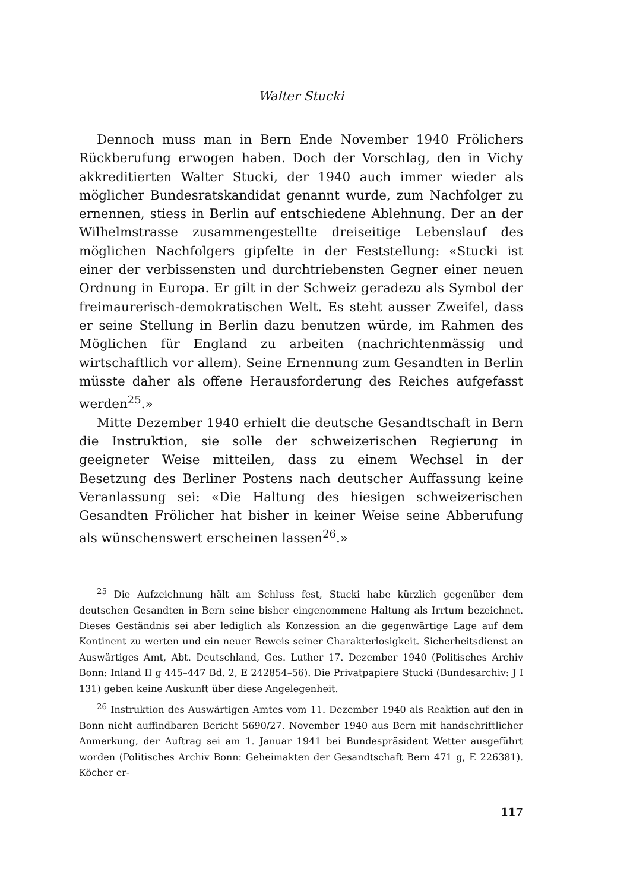Walter Stucki
Dennoch muss man in Bern Ende November 1940 Frölichers Rückberufung erwogen haben. Doch der Vorschlag, den in Vichy akkreditierten Walter Stucki, der 1940 auch immer wieder als möglicher Bundesratskandidat genannt wurde, zum Nachfolger zu ernennen, stiess in Berlin auf entschiedene Ablehnung. Der an der Wilhelmstrasse zusammengestellte dreiseitige Lebenslauf des möglichen Nachfolgers gipfelte in der Feststellung: «Stucki ist einer der verbissensten und durchtriebensten Gegner einer neuen Ordnung in Europa. Er gilt in der Schweiz geradezu als Symbol der freimaurerisch-demokratischen Welt. Es steht ausser Zweifel, dass er seine Stellung in Berlin dazu benutzen würde, im Rahmen des Möglichen für England zu arbeiten (nachrichtenmässig und wirtschaftlich vor allem). Seine Ernennung zum Gesandten in Berlin müsste daher als offene Herausforderung des Reiches aufgefasst werden<sup>25</sup>.»
Mitte Dezember 1940 erhielt die deutsche Gesandtschaft in Bern die Instruktion, sie solle der schweizerischen Regierung in geeigneter Weise mitteilen, dass zu einem Wechsel in der Besetzung des Berliner Postens nach deutscher Auffassung keine Veranlassung sei: «Die Haltung des hiesigen schweizerischen Gesandten Frölicher hat bisher in keiner Weise seine Abberufung als wünschenswert erscheinen lassen<sup>26</sup>.»
<sup>25</sup> Die Aufzeichnung hält am Schluss fest, Stucki habe kürzlich gegenüber dem deutschen Gesandten in Bern seine bisher eingenommene Haltung als Irrtum bezeichnet. Dieses Geständnis sei aber lediglich als Konzession an die gegenwärtige Lage auf dem Kontinent zu werten und ein neuer Beweis seiner Charakterlosigkeit. Sicherheitsdienst an Auswärtiges Amt, Abt. Deutschland, Ges. Luther 17. Dezember 1940 (Politisches Archiv Bonn: Inland II g 445–447 Bd. 2, E 242854–56). Die Privatpapiere Stucki (Bundesarchiv: J I 131) geben keine Auskunft über diese Angelegenheit.
<sup>26</sup> Instruktion des Auswärtigen Amtes vom 11. Dezember 1940 als Reaktion auf den in Bonn nicht auffindbaren Bericht 5690/27. November 1940 aus Bern mit handschriftlicher Anmerkung, der Auftrag sei am 1. Januar 1941 bei Bundespräsident Wetter ausgeführt worden (Politisches Archiv Bonn: Geheimakten der Gesandtschaft Bern 471 g, E 226381). Köcher er-
117